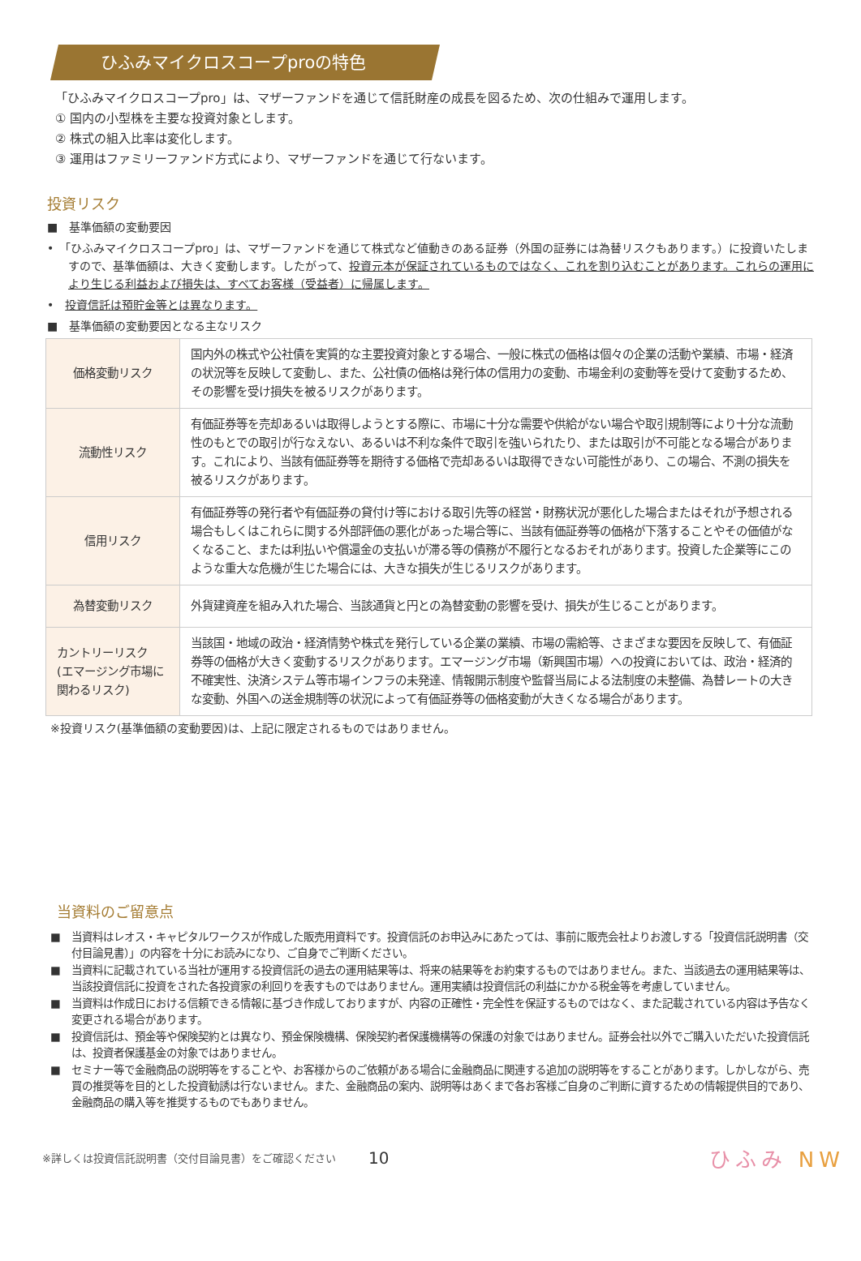ひふみマイクロスコープproの特色
「ひふみマイクロスコープpro」は、マザーファンドを通じて信託財産の成長を図るため、次の仕組みで運用します。
① 国内の小型株を主要な投資対象とします。
② 株式の組入比率は変化します。
③ 運用はファミリーファンド方式により、マザーファンドを通じて行ないます。
投資リスク
■　基準価額の変動要因
•　「ひふみマイクロスコープpro」は、マザーファンドを通じて株式など値動きのある証券（外国の証券には為替リスクもあります。）に投資いたしますので、基準価額は、大きく変動します。したがって、投資元本が保証されているものではなく、これを割り込むことがあります。これらの運用により生じる利益および損失は、すべてお客様（受益者）に帰属します。
•　投資信託は預貯金等とは異なります。
■　基準価額の変動要因となる主なリスク
| 価格変動リスク | 国内外の株式や公社債を実質的な主要投資対象とする場合、一般に株式の価格は個々の企業の活動や業績、市場・経済の状況等を反映して変動し、また、公社債の価格は発行体の信用力の変動、市場金利の変動等を受けて変動するため、その影響を受け損失を被るリスクがあります。 |
| 流動性リスク | 有価証券等を売却あるいは取得しようとする際に、市場に十分な需要や供給がない場合や取引規制等により十分な流動性のもとでの取引が行なえない、あるいは不利な条件で取引を強いられたり、または取引が不可能となる場合があります。これにより、当該有価証券等を期待する価格で売却あるいは取得できない可能性があり、この場合、不測の損失を被るリスクがあります。 |
| 信用リスク | 有価証券等の発行者や有価証券の貸付け等における取引先等の経営・財務状況が悪化した場合またはそれが予想される場合もしくはこれらに関する外部評価の悪化があった場合等に、当該有価証券等の価格が下落することやその価値がなくなること、または利払いや償還金の支払いが滞る等の債務が不履行となるおそれがあります。投資した企業等にこのような重大な危機が生じた場合には、大きな損失が生じるリスクがあります。 |
| 為替変動リスク | 外貨建資産を組み入れた場合、当該通貨と円との為替変動の影響を受け、損失が生じることがあります。 |
| カントリーリスク (エマージング市場に関わるリスク) | 当該国・地域の政治・経済情勢や株式を発行している企業の業績、市場の需給等、さまざまな要因を反映して、有価証券等の価格が大きく変動するリスクがあります。エマージング市場（新興国市場）への投資においては、政治・経済的不確実性、決済システム等市場インフラの未発達、情報開示制度や監督当局による法制度の未整備、為替レートの大きな変動、外国への送金規制等の状況によって有価証券等の価格変動が大きくなる場合があります。 |
※投資リスク(基準価額の変動要因)は、上記に限定されるものではありません。
当資料のご留意点
■　当資料はレオス・キャピタルワークスが作成した販売用資料です。投資信託のお申込みにあたっては、事前に販売会社よりお渡しする「投資信託説明書（交付目論見書）」の内容を十分にお読みになり、ご自身でご判断ください。
■　当資料に記載されている当社が運用する投資信託の過去の運用結果等は、将来の結果等をお約束するものではありません。また、当該過去の運用結果等は、当該投資信託に投資をされた各投資家の利回りを表すものではありません。運用実績は投資信託の利益にかかる税金等を考慮していません。
■　当資料は作成日における信頼できる情報に基づき作成しておりますが、内容の正確性・完全性を保証するものではなく、また記載されている内容は予告なく変更される場合があります。
■　投資信託は、預金等や保険契約とは異なり、預金保険機構、保険契約者保護機構等の保護の対象ではありません。証券会社以外でご購入いただいた投資信託は、投資者保護基金の対象ではありません。
■　セミナー等で金融商品の説明等をすることや、お客様からのご依頼がある場合に金融商品に関連する追加の説明等をすることがあります。しかしながら、売買の推奨等を目的とした投資勧誘は行ないません。また、金融商品の案内、説明等はあくまで各お客様ご自身のご判断に資するための情報提供目的であり、金融商品の購入等を推奨するものでもありません。
※詳しくは投資信託説明書（交付目論見書）をご確認ください 10 ひふみ NW